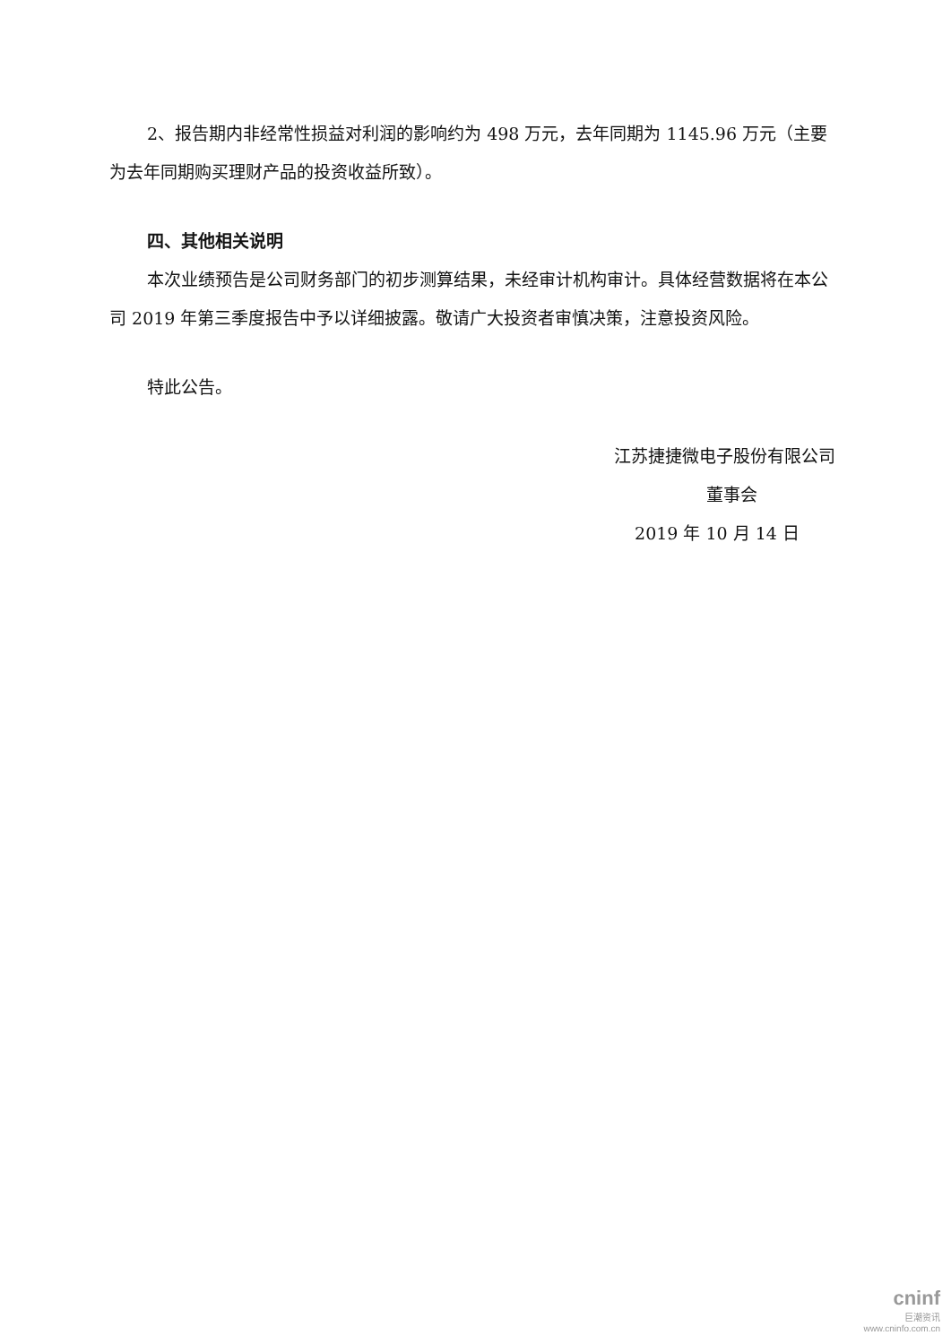2、报告期内非经常性损益对利润的影响约为 498 万元，去年同期为 1145.96 万元（主要为去年同期购买理财产品的投资收益所致）。
四、其他相关说明
本次业绩预告是公司财务部门的初步测算结果，未经审计机构审计。具体经营数据将在本公司 2019 年第三季度报告中予以详细披露。敬请广大投资者审慎决策，注意投资风险。
特此公告。
江苏捷捷微电子股份有限公司
董事会
2019 年 10 月 14 日
cninf
巨潮资讯
www.cninfo.com.cn